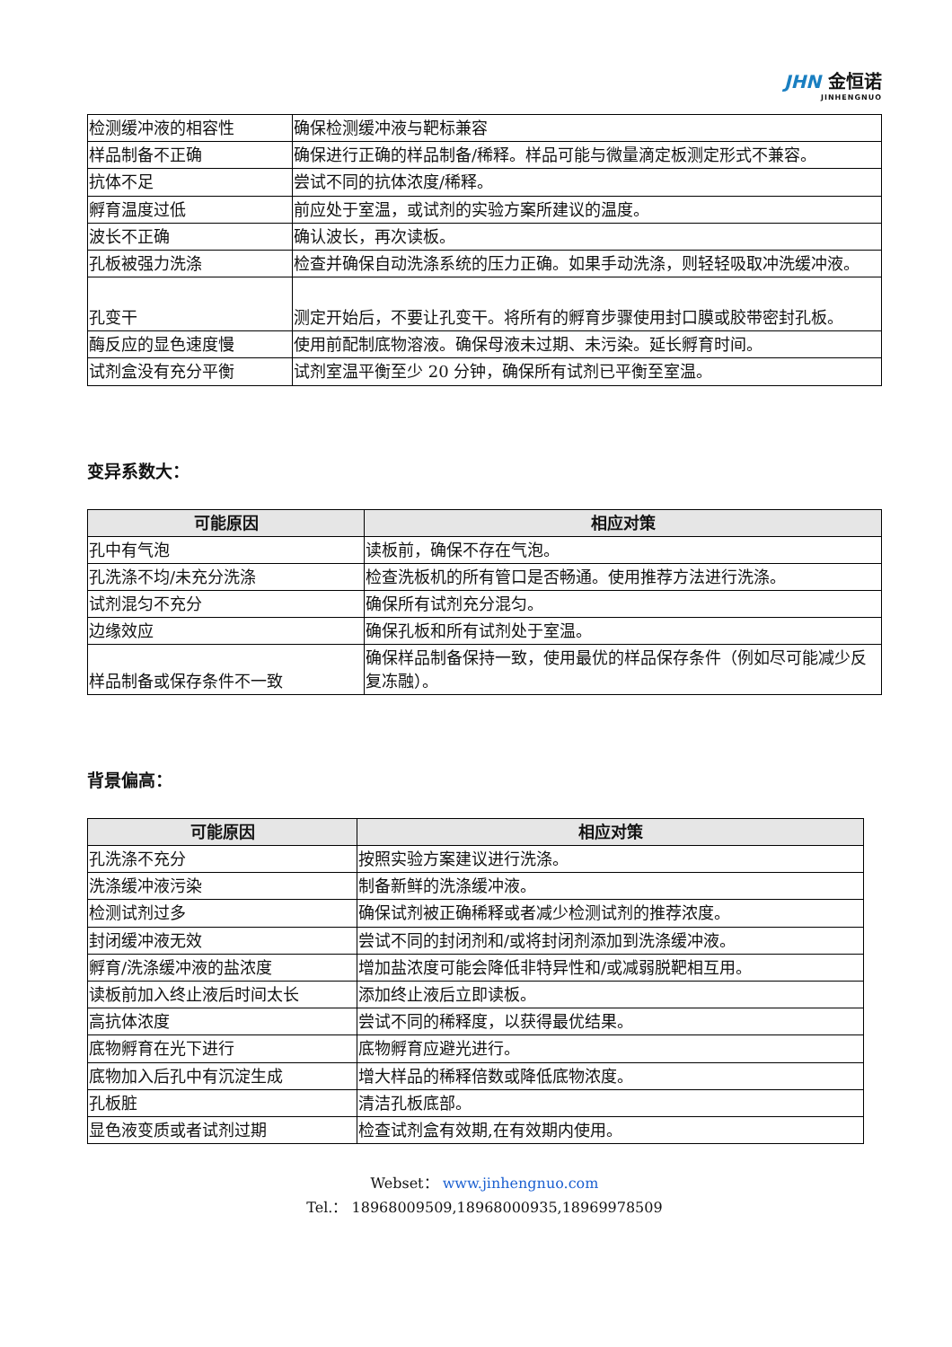JHN 金恒诺
JINHENGNUO
| 检测缓冲液的相容性 | 确保检测缓冲液与靶标兼容 |
| 样品制备不正确 | 确保进行正确的样品制备/稀释。样品可能与微量滴定板测定形式不兼容。 |
| 抗体不足 | 尝试不同的抗体浓度/稀释。 |
| 孵育温度过低 | 前应处于室温，或试剂的实验方案所建议的温度。 |
| 波长不正确 | 确认波长，再次读板。 |
| 孔板被强力洗涤 | 检查并确保自动洗涤系统的压力正确。如果手动洗涤，则轻轻吸取冲洗缓冲液。 |
| 孔变干 | 测定开始后，不要让孔变干。将所有的孵育步骤使用封口膜或胶带密封孔板。 |
| 酶反应的显色速度慢 | 使用前配制底物溶液。确保母液未过期、未污染。延长孵育时间。 |
| 试剂盒没有充分平衡 | 试剂室温平衡至少 20 分钟，确保所有试剂已平衡至室温。 |
变异系数大：
| 可能原因 | 相应对策 |
| --- | --- |
| 孔中有气泡 | 读板前，确保不存在气泡。 |
| 孔洗涤不均/未充分洗涤 | 检查洗板机的所有管口是否畅通。使用推荐方法进行洗涤。 |
| 试剂混匀不充分 | 确保所有试剂充分混匀。 |
| 边缘效应 | 确保孔板和所有试剂处于室温。 |
| 样品制备或保存条件不一致 | 确保样品制备保持一致，使用最优的样品保存条件（例如尽可能减少反复冻融）。 |
背景偏高：
| 可能原因 | 相应对策 |
| --- | --- |
| 孔洗涤不充分 | 按照实验方案建议进行洗涤。 |
| 洗涤缓冲液污染 | 制备新鲜的洗涤缓冲液。 |
| 检测试剂过多 | 确保试剂被正确稀释或者减少检测试剂的推荐浓度。 |
| 封闭缓冲液无效 | 尝试不同的封闭剂和/或将封闭剂添加到洗涤缓冲液。 |
| 孵育/洗涤缓冲液的盐浓度 | 增加盐浓度可能会降低非特异性和/或减弱脱靶相互用。 |
| 读板前加入终止液后时间太长 | 添加终止液后立即读板。 |
| 高抗体浓度 | 尝试不同的稀释度，以获得最优结果。 |
| 底物孵育在光下进行 | 底物孵育应避光进行。 |
| 底物加入后孔中有沉淀生成 | 增大样品的稀释倍数或降低底物浓度。 |
| 孔板脏 | 清洁孔板底部。 |
| 显色液变质或者试剂过期 | 检查试剂盒有效期,在有效期内使用。 |
Webset： www.jinhengnuo.com
Tel.： 18968009509,18968000935,18969978509